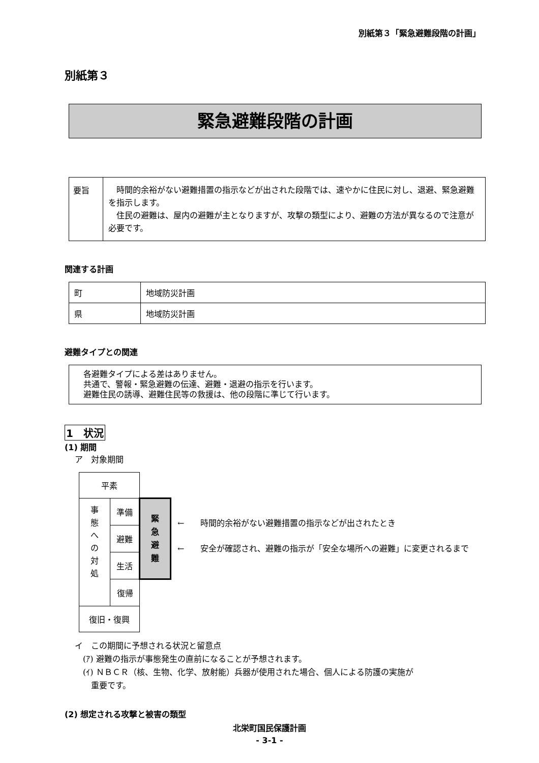別紙第３「緊急避難段階の計画」
別紙第３
緊急避難段階の計画
| 要旨 | 時間的余裕がない避難措置の指示などが出された段階では、速やかに住民に対し、退避、緊急避難を指示します。 住民の避難は、屋内の避難が主となりますが、攻撃の類型により、避難の方法が異なるので注意が必要です。 |
関連する計画
| 町 | 地域防災計画 |
| 県 | 地域防災計画 |
避難タイプとの関連
各避難タイプによる差はありません。
共通で、警報・緊急避難の伝達、避難・退避の指示を行います。
避難住民の誘導、避難住民等の救援は、他の段階に準じて行います。
1　状況
(1) 期間
ア　対象期間
| 平素 | | |
| 事 態 へ の 対 処 | 準備 | 緊 急 避 難 |
| | 避難 | |
| | 生活 | |
| | 復帰 | |
| 復旧・復興 | | |
←　　時間的余裕がない避難措置の指示などが出されたとき
←　　安全が確認され、避難の指示が「安全な場所への避難」に変更されるまで
イ　この期間に予想される状況と留意点
　(ｱ) 避難の指示が事態発生の直前になることが予想されます。
　(ｲ) ＮＢＣＲ（核、生物、化学、放射能）兵器が使用された場合、個人による防護の実施が
　　重要です。
(2) 想定される攻撃と被害の類型
北栄町国民保護計画
- 3-1 -